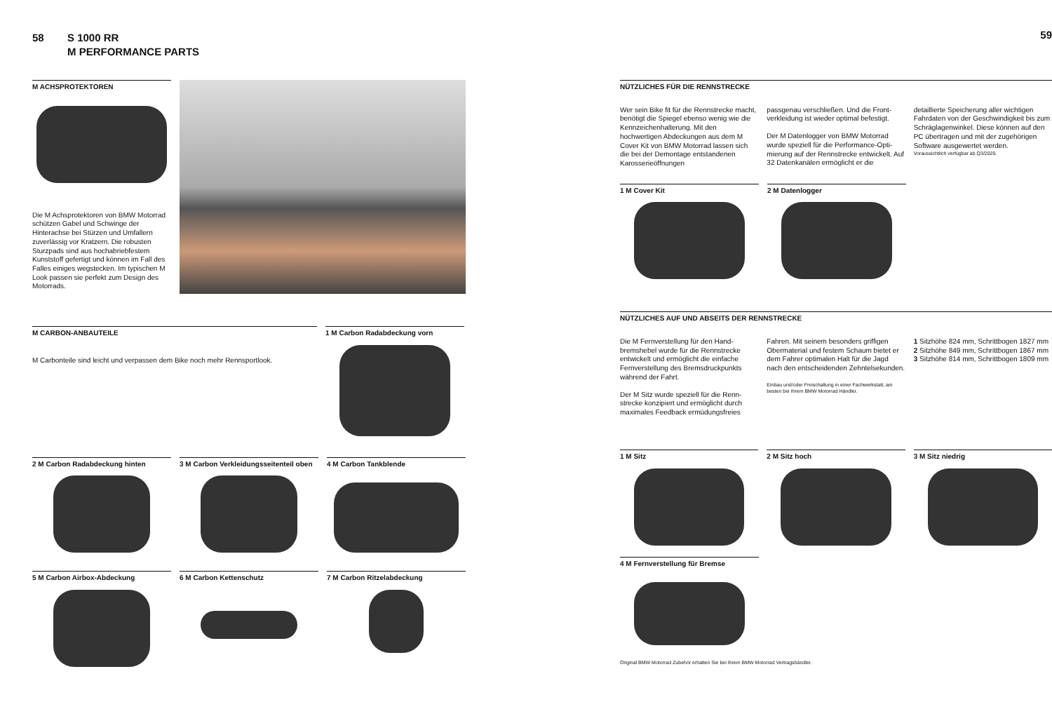58 S 1000 RR
M PERFORMANCE PARTS
M ACHSPROTEKTOREN
Die M Achsprotektoren von BMW Motor­rad schützen Gabel und Schwinge der Hinterachse bei Stürzen und Umfallern zuverlässig vor Kratzern. Die robusten Sturzpads sind aus hochabriebfestem Kunststoff gefertigt und können im Fall des Falles einiges wegstecken. Im typi­schen M Look passen sie perfekt zum Design des Motorrads.
M CARBON-ANBAUTEILE
M Carbonteile sind leicht und verpassen dem Bike noch mehr Rennsportlook.
1 M Carbon Radabdeckung vorn
2 M Carbon Radabdeckung hinten 3 M Carbon Verkleidungsseitenteil oben
4 M Carbon Tankblende
5 M Carbon Airbox-Abdeckung 6 M Carbon Kettenschutz 7 M Carbon Ritzelabdeckung
59
NÜTZLICHES FÜR DIE RENNSTRECKE
Wer sein Bike fit für die Rennstrecke macht, benötigt die Spiegel ebenso wenig wie die Kennzeichenhalterung. Mit den hochwertigen Abdeckungen aus dem M Cover Kit von BMW Motorrad lassen sich die bei der Demontage entstandenen Karosserieöffnungen
passgenau verschließen. Und die Front­verkleidung ist wieder optimal befestigt.
Der M Datenlogger von BMW Motorrad wurde speziell für die Performance-Opti­mierung auf der Rennstrecke entwickelt. Auf 32 Datenkanälen ermöglicht er die
detaillierte Speicherung aller wichtigen Fahrdaten von der Geschwindigkeit bis zum Schräglagenwinkel. Diese können auf den PC übertragen und mit der zuge­hörigen Software ausgewertet werden.
Voraussichtlich verfügbar ab Q3/2020.
1 M Cover Kit 2 M Datenlogger
NÜTZLICHES AUF UND ABSEITS DER RENNSTRECKE
Die M Fernverstellung für den Hand­bremshebel wurde für die Rennstrecke entwickelt und ermöglicht die einfache Fernverstellung des Bremsdruckpunkts während der Fahrt.
Der M Sitz wurde speziell für die Renn­strecke konzipiert und ermöglicht durch maximales Feedback ermüdungsfreies
Fahren. Mit seinem besonders griffigen Obermaterial und festem Schaum bietet er dem Fahrer optimalen Halt für die Jagd nach den entscheidenden Zehntel­sekunden.
Einbau und/oder Freischaltung in einer Fachwerkstatt, am besten bei Ihrem BMW Motorrad Händler.
1 Sitzhöhe 824 mm, Schrittbogen 1827 mm
2 Sitzhöhe 849 mm, Schrittbogen 1867 mm
3 Sitzhöhe 814 mm, Schrittbogen 1809 mm
1 M Sitz 2 M Sitz hoch 3 M Sitz niedrig
4 M Fernverstellung für Bremse
Original BMW Motorrad Zubehör erhalten Sie bei Ihrem BMW Motorrad Vertragshändler.